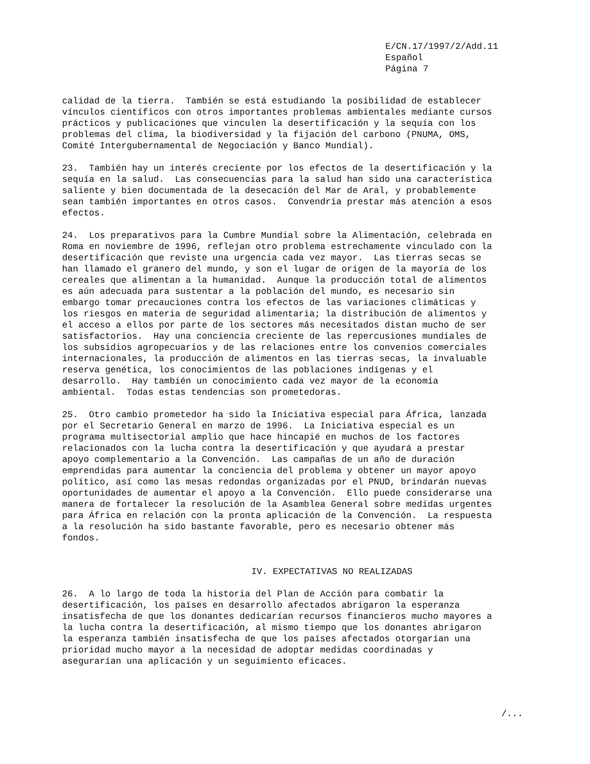E/CN.17/1997/2/Add.11 Español Página 7
calidad de la tierra. También se está estudiando la posibilidad de establecer vínculos científicos con otros importantes problemas ambientales mediante cursos prácticos y publicaciones que vinculen la desertificación y la sequía con los problemas del clima, la biodiversidad y la fijación del carbono (PNUMA, OMS, Comité Intergubernamental de Negociación y Banco Mundial).
23. También hay un interés creciente por los efectos de la desertificación y la sequía en la salud. Las consecuencias para la salud han sido una característica saliente y bien documentada de la desecación del Mar de Aral, y probablemente sean también importantes en otros casos. Convendría prestar más atención a esos efectos.
24. Los preparativos para la Cumbre Mundial sobre la Alimentación, celebrada en Roma en noviembre de 1996, reflejan otro problema estrechamente vinculado con la desertificación que reviste una urgencia cada vez mayor. Las tierras secas se han llamado el granero del mundo, y son el lugar de origen de la mayoría de los cereales que alimentan a la humanidad. Aunque la producción total de alimentos es aún adecuada para sustentar a la población del mundo, es necesario sin embargo tomar precauciones contra los efectos de las variaciones climáticas y los riesgos en materia de seguridad alimentaria; la distribución de alimentos y el acceso a ellos por parte de los sectores más necesitados distan mucho de ser satisfactorios. Hay una conciencia creciente de las repercusiones mundiales de los subsidios agropecuarios y de las relaciones entre los convenios comerciales internacionales, la producción de alimentos en las tierras secas, la invaluable reserva genética, los conocimientos de las poblaciones indígenas y el desarrollo. Hay también un conocimiento cada vez mayor de la economía ambiental. Todas estas tendencias son prometedoras.
25. Otro cambio prometedor ha sido la Iniciativa especial para África, lanzada por el Secretario General en marzo de 1996. La Iniciativa especial es un programa multisectorial amplio que hace hincapié en muchos de los factores relacionados con la lucha contra la desertificación y que ayudará a prestar apoyo complementario a la Convención. Las campañas de un año de duración emprendidas para aumentar la conciencia del problema y obtener un mayor apoyo político, así como las mesas redondas organizadas por el PNUD, brindarán nuevas oportunidades de aumentar el apoyo a la Convención. Ello puede considerarse una manera de fortalecer la resolución de la Asamblea General sobre medidas urgentes para África en relación con la pronta aplicación de la Convención. La respuesta a la resolución ha sido bastante favorable, pero es necesario obtener más fondos.
IV. EXPECTATIVAS NO REALIZADAS
26. A lo largo de toda la historia del Plan de Acción para combatir la desertificación, los países en desarrollo afectados abrigaron la esperanza insatisfecha de que los donantes dedicarían recursos financieros mucho mayores a la lucha contra la desertificación, al mismo tiempo que los donantes abrigaron la esperanza también insatisfecha de que los países afectados otorgarían una prioridad mucho mayor a la necesidad de adoptar medidas coordinadas y asegurarían una aplicación y un seguimiento eficaces.
/...